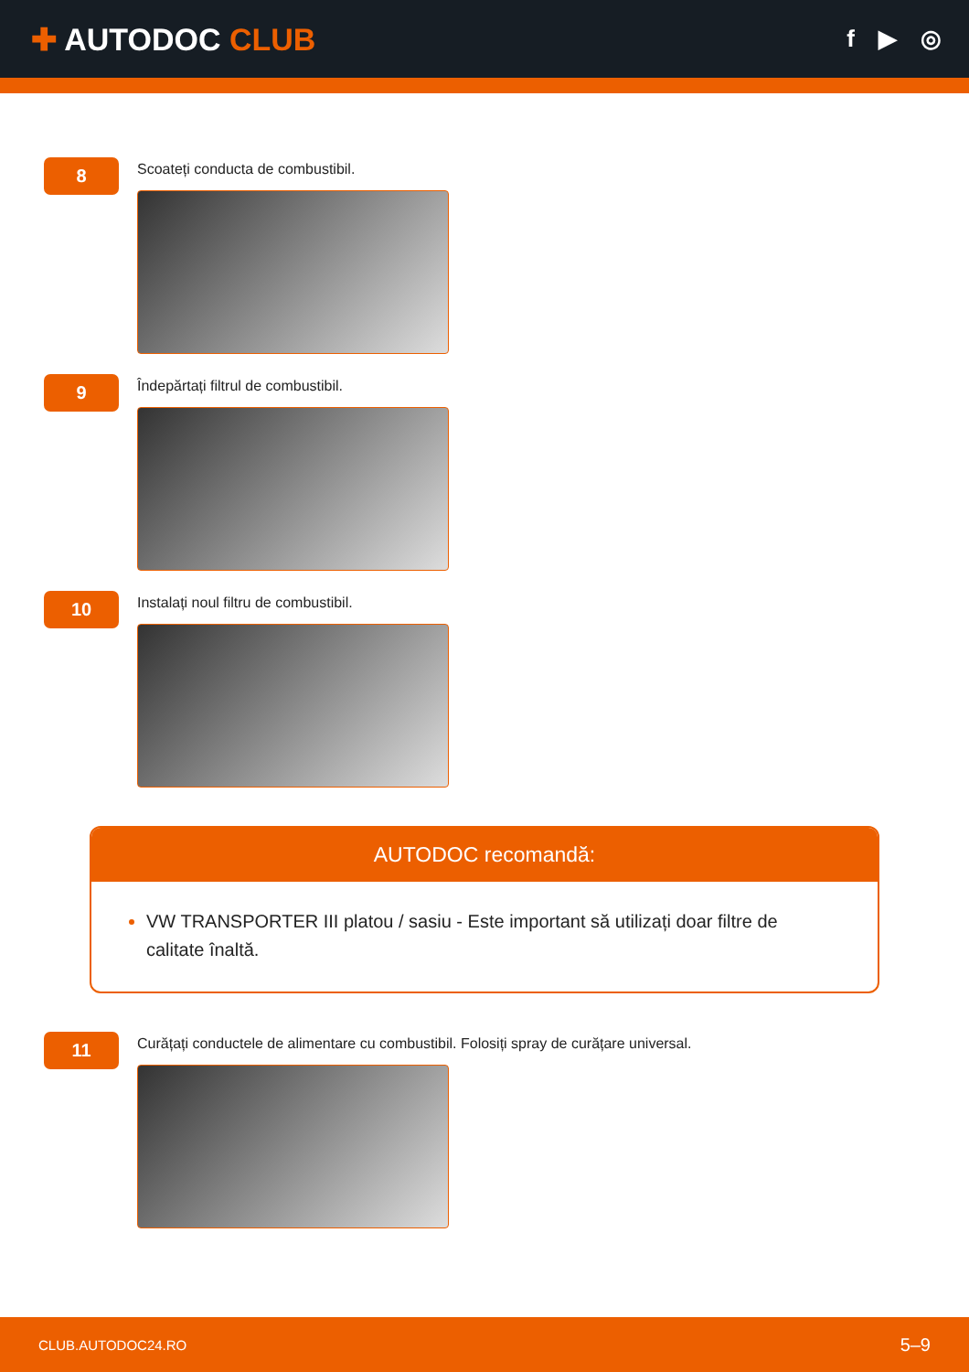✚ AUTODOC CLUB
f ▶ ◎
8
Scoateți conducta de combustibil.
9
Îndepărtați filtrul de combustibil.
10
Instalați noul filtru de combustibil.
AUTODOC recomandă:
VW TRANSPORTER III platou / sasiu - Este important să utilizați doar filtre de calitate înaltă.
11
Curățați conductele de alimentare cu combustibil. Folosiți spray de curățare universal.
CLUB.AUTODOC24.RO 5–9